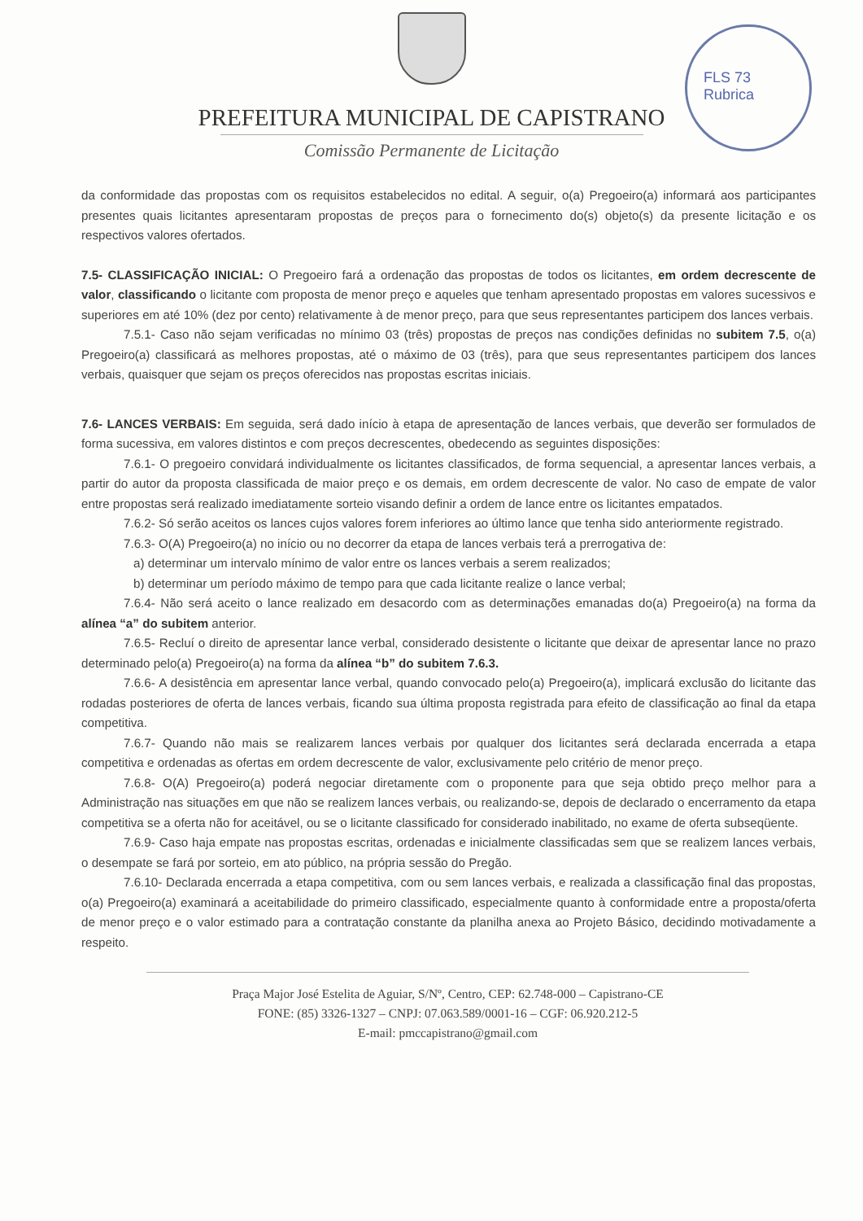FLS 73
Rubrica
PREFEITURA MUNICIPAL DE CAPISTRANO
Comissão Permanente de Licitação
da conformidade das propostas com os requisitos estabelecidos no edital. A seguir, o(a) Pregoeiro(a) informará aos participantes presentes quais licitantes apresentaram propostas de preços para o fornecimento do(s) objeto(s) da presente licitação e os respectivos valores ofertados.
7.5- CLASSIFICAÇÃO INICIAL: O Pregoeiro fará a ordenação das propostas de todos os licitantes, em ordem decrescente de valor, classificando o licitante com proposta de menor preço e aqueles que tenham apresentado propostas em valores sucessivos e superiores em até 10% (dez por cento) relativamente à de menor preço, para que seus representantes participem dos lances verbais.
7.5.1- Caso não sejam verificadas no mínimo 03 (três) propostas de preços nas condições definidas no subitem 7.5, o(a) Pregoeiro(a) classificará as melhores propostas, até o máximo de 03 (três), para que seus representantes participem dos lances verbais, quaisquer que sejam os preços oferecidos nas propostas escritas iniciais.
7.6- LANCES VERBAIS: Em seguida, será dado início à etapa de apresentação de lances verbais, que deverão ser formulados de forma sucessiva, em valores distintos e com preços decrescentes, obedecendo as seguintes disposições:
7.6.1- O pregoeiro convidará individualmente os licitantes classificados, de forma sequencial, a apresentar lances verbais, a partir do autor da proposta classificada de maior preço e os demais, em ordem decrescente de valor. No caso de empate de valor entre propostas será realizado imediatamente sorteio visando definir a ordem de lance entre os licitantes empatados.
7.6.2- Só serão aceitos os lances cujos valores forem inferiores ao último lance que tenha sido anteriormente registrado.
7.6.3- O(A) Pregoeiro(a) no início ou no decorrer da etapa de lances verbais terá a prerrogativa de:
a) determinar um intervalo mínimo de valor entre os lances verbais a serem realizados;
b) determinar um período máximo de tempo para que cada licitante realize o lance verbal;
7.6.4- Não será aceito o lance realizado em desacordo com as determinações emanadas do(a) Pregoeiro(a) na forma da alínea “a” do subitem anterior.
7.6.5- Recluí o direito de apresentar lance verbal, considerado desistente o licitante que deixar de apresentar lance no prazo determinado pelo(a) Pregoeiro(a) na forma da alínea “b” do subitem 7.6.3.
7.6.6- A desistência em apresentar lance verbal, quando convocado pelo(a) Pregoeiro(a), implicará exclusão do licitante das rodadas posteriores de oferta de lances verbais, ficando sua última proposta registrada para efeito de classificação ao final da etapa competitiva.
7.6.7- Quando não mais se realizarem lances verbais por qualquer dos licitantes será declarada encerrada a etapa competitiva e ordenadas as ofertas em ordem decrescente de valor, exclusivamente pelo critério de menor preço.
7.6.8- O(A) Pregoeiro(a) poderá negociar diretamente com o proponente para que seja obtido preço melhor para a Administração nas situações em que não se realizem lances verbais, ou realizando-se, depois de declarado o encerramento da etapa competitiva se a oferta não for aceitável, ou se o licitante classificado for considerado inabilitado, no exame de oferta subseqüente.
7.6.9- Caso haja empate nas propostas escritas, ordenadas e inicialmente classificadas sem que se realizem lances verbais, o desempate se fará por sorteio, em ato público, na própria sessão do Pregão.
7.6.10- Declarada encerrada a etapa competitiva, com ou sem lances verbais, e realizada a classificação final das propostas, o(a) Pregoeiro(a) examinará a aceitabilidade do primeiro classificado, especialmente quanto à conformidade entre a proposta/oferta de menor preço e o valor estimado para a contratação constante da planilha anexa ao Projeto Básico, decidindo motivadamente a respeito.
Praça Major José Estelita de Aguiar, S/Nº, Centro, CEP: 62.748-000 – Capistrano-CE
FONE: (85) 3326-1327 – CNPJ: 07.063.589/0001-16 – CGF: 06.920.212-5
E-mail: pmccapistrano@gmail.com